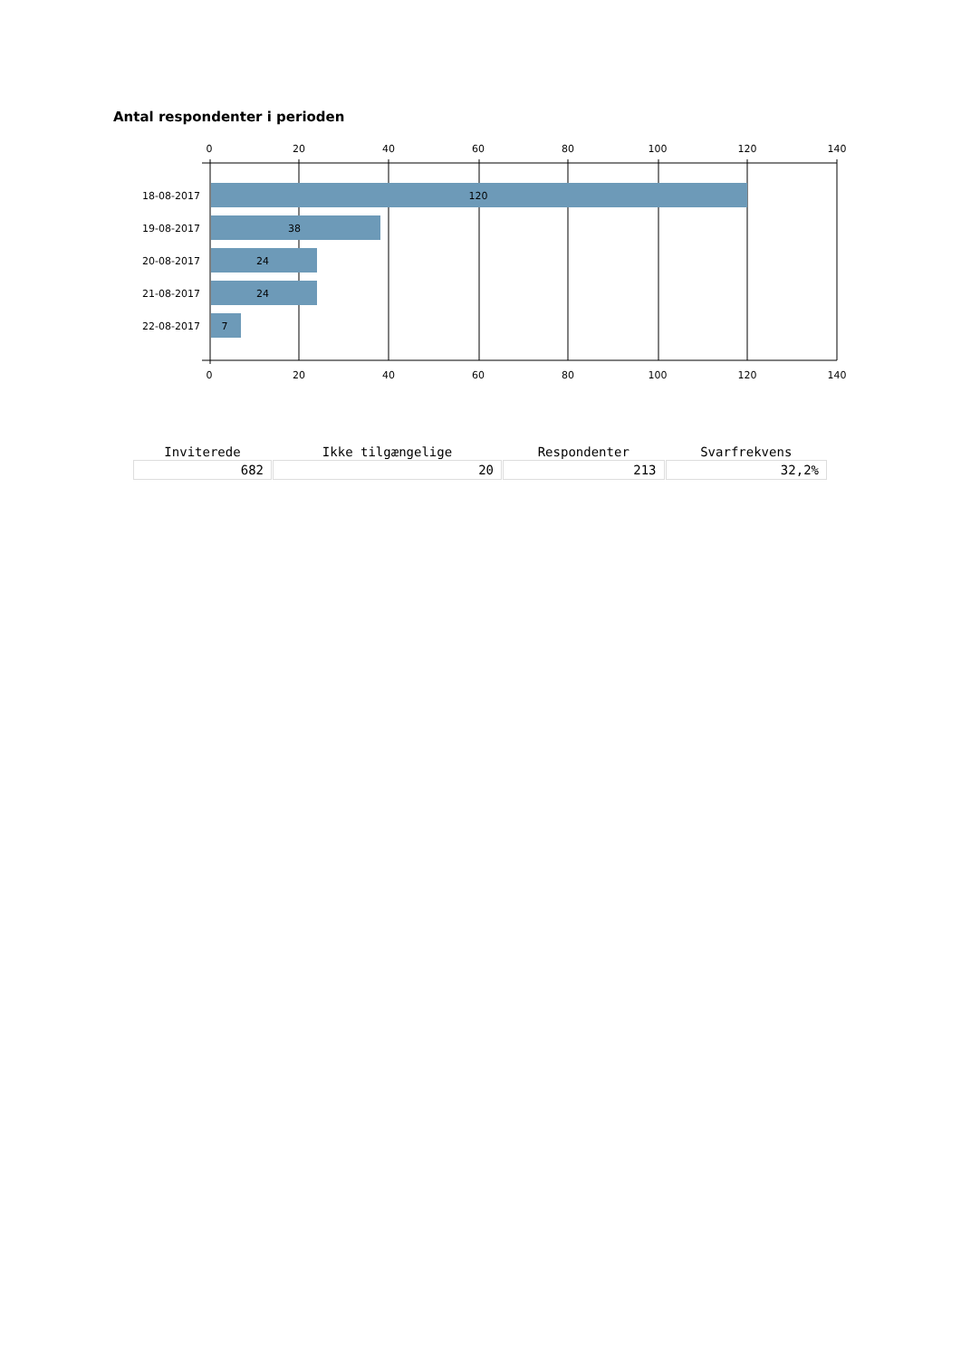Antal respondenter i perioden
0
20
40
60
80
100
120
140
0
20
40
60
80
100
120
140
120
38
24
24
7
18-08-2017
19-08-2017
20-08-2017
21-08-2017
22-08-2017
| Inviterede | Ikke tilgængelige | Respondenter | Svarfrekvens |
| --- | --- | --- | --- |
| 682 | 20 | 213 | 32,2% |